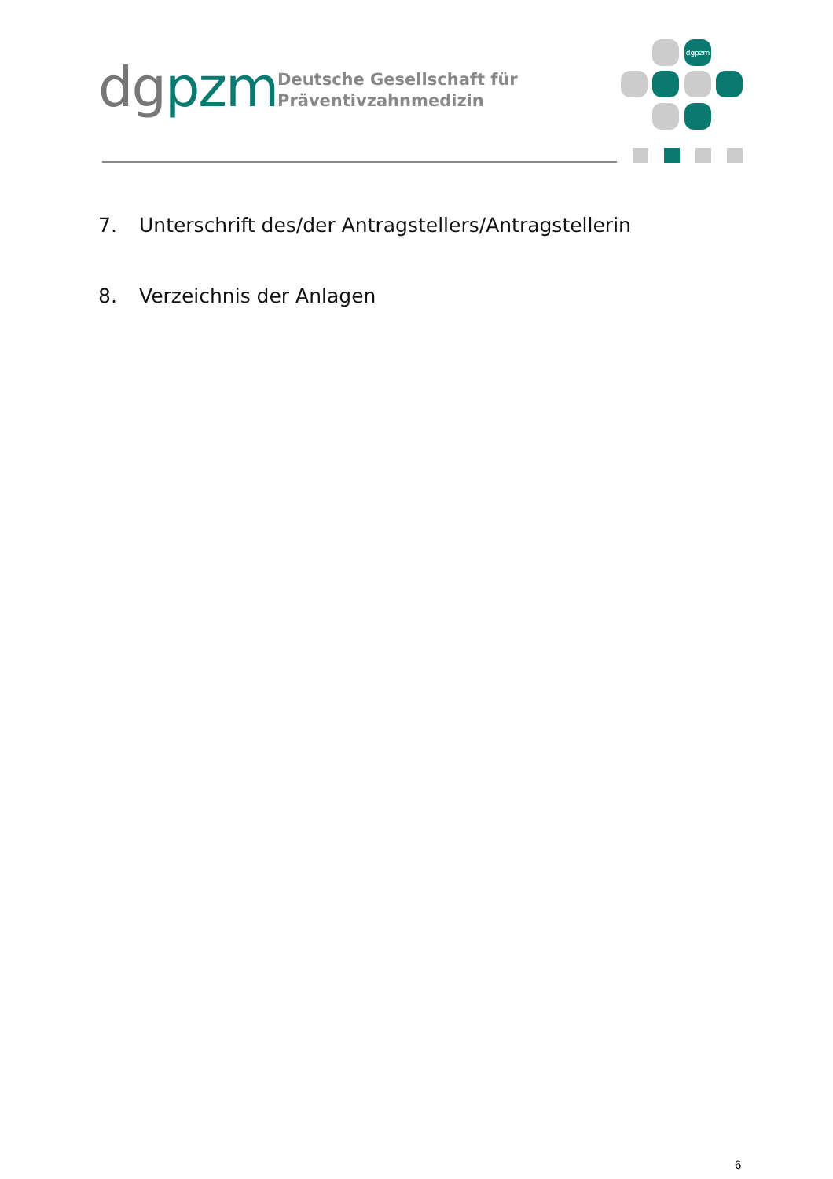dgpzm
Deutsche Gesellschaft für
Präventivzahnmedizin
dgpzm
7. Unterschrift des/der Antragstellers/Antragstellerin
8. Verzeichnis der Anlagen
6